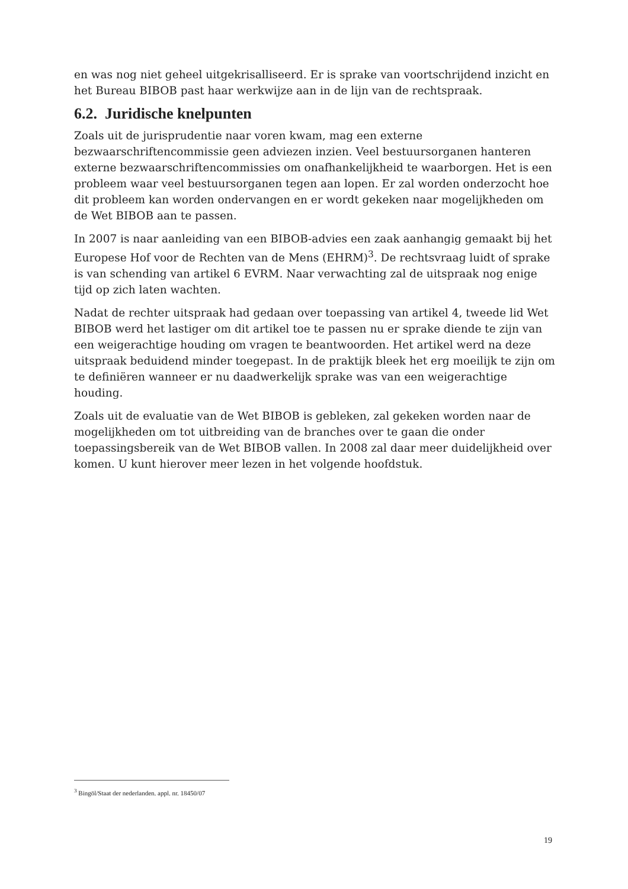en was nog niet geheel uitgekrisalliseerd. Er is sprake van voortschrijdend inzicht en het Bureau BIBOB past haar werkwijze aan in de lijn van de rechtspraak.
6.2. Juridische knelpunten
Zoals uit de jurisprudentie naar voren kwam, mag een externe bezwaarschriftencommissie geen adviezen inzien. Veel bestuursorganen hanteren externe bezwaarschriftencommissies om onafhankelijkheid te waarborgen. Het is een probleem waar veel bestuursorganen tegen aan lopen. Er zal worden onderzocht hoe dit probleem kan worden ondervangen en er wordt gekeken naar mogelijkheden om de Wet BIBOB aan te passen.
In 2007 is naar aanleiding van een BIBOB-advies een zaak aanhangig gemaakt bij het Europese Hof voor de Rechten van de Mens (EHRM)<sup>3</sup>. De rechtsvraag luidt of sprake is van schending van artikel 6 EVRM. Naar verwachting zal de uitspraak nog enige tijd op zich laten wachten.
Nadat de rechter uitspraak had gedaan over toepassing van artikel 4, tweede lid Wet BIBOB werd het lastiger om dit artikel toe te passen nu er sprake diende te zijn van een weigerachtige houding om vragen te beantwoorden. Het artikel werd na deze uitspraak beduidend minder toegepast. In de praktijk bleek het erg moeilijk te zijn om te definiëren wanneer er nu daadwerkelijk sprake was van een weigerachtige houding.
Zoals uit de evaluatie van de Wet BIBOB is gebleken, zal gekeken worden naar de mogelijkheden om tot uitbreiding van de branches over te gaan die onder toepassingsbereik van de Wet BIBOB vallen. In 2008 zal daar meer duidelijkheid over komen. U kunt hierover meer lezen in het volgende hoofdstuk.
<sup>3</sup> Bingöl/Staat der nederlanden. appl. nr. 18450/07
19